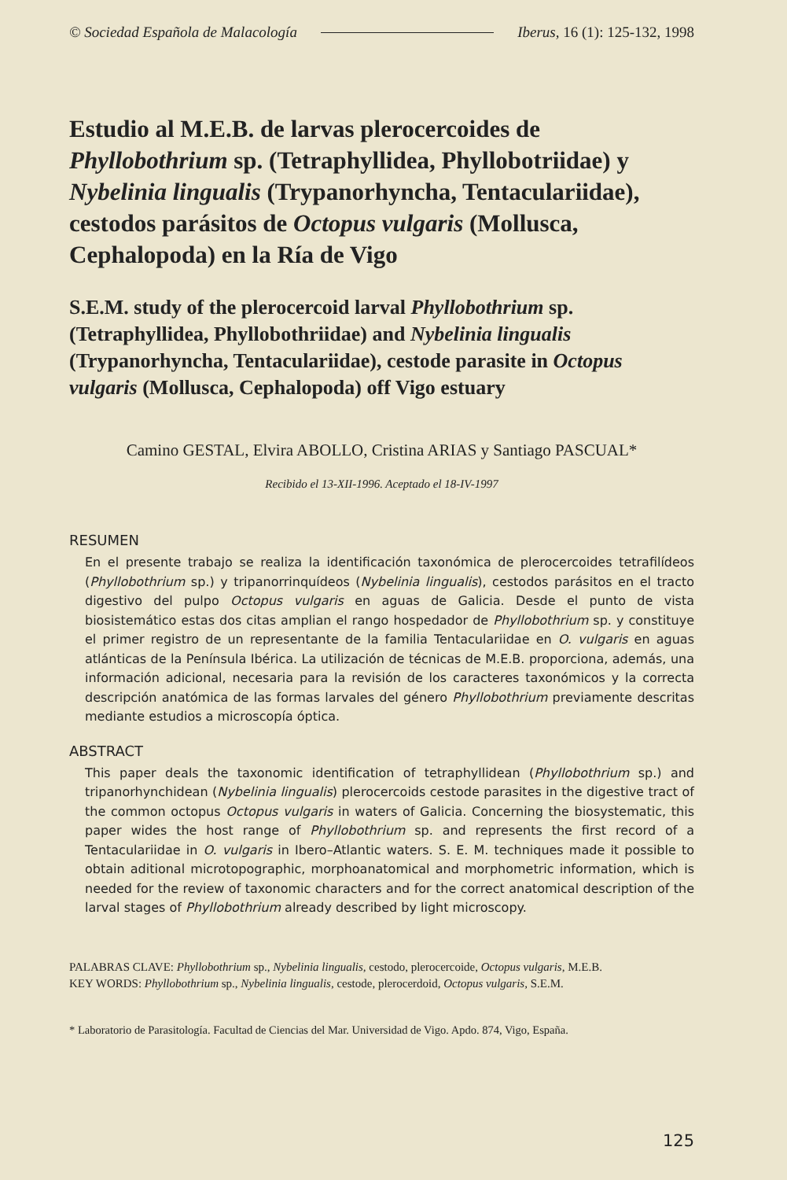© Sociedad Española de Malacología Iberus, 16 (1): 125-132, 1998
Estudio al M.E.B. de larvas plerocercoides de Phyllobothrium sp. (Tetraphyllidea, Phyllobotriidae) y Nybelinia lingualis (Trypanorhyncha, Tentaculariidae), cestodos parásitos de Octopus vulgaris (Mollusca, Cephalopoda) en la Ría de Vigo
S.E.M. study of the plerocercoid larval Phyllobothrium sp. (Tetraphyllidea, Phyllobothriidae) and Nybelinia lingualis (Trypanorhyncha, Tentaculariidae), cestode parasite in Octopus vulgaris (Mollusca, Cephalopoda) off Vigo estuary
Camino GESTAL, Elvira ABOLLO, Cristina ARIAS y Santiago PASCUAL*
Recibido el 13-XII-1996. Aceptado el 18-IV-1997
RESUMEN
En el presente trabajo se realiza la identificación taxonómica de plerocercoides tetrafilídeos (Phyllobothrium sp.) y tripanorrinquídeos (Nybelinia lingualis), cestodos parásitos en el tracto digestivo del pulpo Octopus vulgaris en aguas de Galicia. Desde el punto de vista biosistemático estas dos citas amplian el rango hospedador de Phyllobothrium sp. y constituye el primer registro de un representante de la familia Tentaculariidae en O. vulgaris en aguas atlánticas de la Península Ibérica. La utilización de técnicas de M.E.B. proporciona, además, una información adicional, necesaria para la revisión de los caracteres taxonómicos y la correcta descripción anatómica de las formas larvales del género Phyllobothrium previamente descritas mediante estudios a microscopía óptica.
ABSTRACT
This paper deals the taxonomic identification of tetraphyllidean (Phyllobothrium sp.) and tripanorhynchidean (Nybelinia lingualis) plerocercoids cestode parasites in the digestive tract of the common octopus Octopus vulgaris in waters of Galicia. Concerning the biosystematic, this paper wides the host range of Phyllobothrium sp. and represents the first record of a Tentaculariidae in O. vulgaris in Ibero–Atlantic waters. S. E. M. techniques made it possible to obtain aditional microtopographic, morphoanatomical and morphometric information, which is needed for the review of taxonomic characters and for the correct anatomical description of the larval stages of Phyllobothrium already described by light microscopy.
PALABRAS CLAVE: Phyllobothrium sp., Nybelinia lingualis, cestodo, plerocercoide, Octopus vulgaris, M.E.B.
KEY WORDS: Phyllobothrium sp., Nybelinia lingualis, cestode, plerocerdoid, Octopus vulgaris, S.E.M.
* Laboratorio de Parasitología. Facultad de Ciencias del Mar. Universidad de Vigo. Apdo. 874, Vigo, España.
125